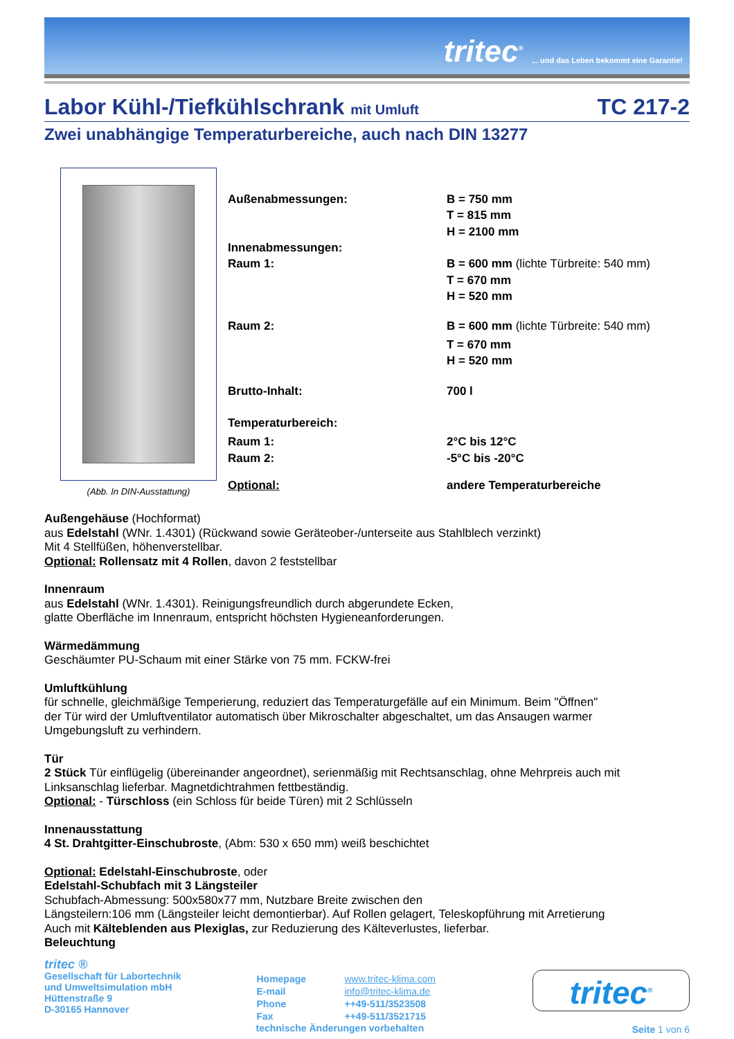tritec<sup>®</sup>... und das Leben bekommt eine Garantie!
Labor Kühl-/Tiefkühlschrank mit Umluft TC 217-2
Zwei unabhängige Temperaturbereiche, auch nach DIN 13277
(Abb. In DIN-Ausstattung)
| Außenabmessungen: | B = 750 mm |
| | T = 815 mm |
| | H = 2100 mm |
| Innenabmessungen: | |
| Raum 1: | B = 600 mm (lichte Türbreite: 540 mm) |
| | T = 670 mm |
| | H = 520 mm |
| Raum 2: | B = 600 mm (lichte Türbreite: 540 mm) |
| | T = 670 mm |
| | H = 520 mm |
| Brutto-Inhalt: | 700 l |
| Temperaturbereich: | |
| Raum 1: | 2°C bis 12°C |
| Raum 2: | -5°C bis -20°C |
| Optional: | andere Temperaturbereiche |
Außengehäuse (Hochformat)
aus Edelstahl (WNr. 1.4301) (Rückwand sowie Geräteober-/unterseite aus Stahlblech verzinkt)
Mit 4 Stellfüßen, höhenverstellbar.
Optional: Rollensatz mit 4 Rollen, davon 2 feststellbar
Innenraum
aus Edelstahl (WNr. 1.4301). Reinigungsfreundlich durch abgerundete Ecken,
glatte Oberfläche im Innenraum, entspricht höchsten Hygieneanforderungen.
Wärmedämmung
Geschäumter PU-Schaum mit einer Stärke von 75 mm. FCKW-frei
Umluftkühlung
für schnelle, gleichmäßige Temperierung, reduziert das Temperaturgefälle auf ein Minimum. Beim "Öffnen"
der Tür wird der Umluftventilator automatisch über Mikroschalter abgeschaltet, um das Ansaugen warmer
Umgebungsluft zu verhindern.
Tür
2 Stück Tür einflügelig (übereinander angeordnet), serienmäßig mit Rechtsanschlag, ohne Mehrpreis auch mit
Linksanschlag lieferbar. Magnetdichtrahmen fettbeständig.
Optional: - Türschloss (ein Schloss für beide Türen) mit 2 Schlüsseln
Innenausstattung
4 St. Drahtgitter-Einschubroste, (Abm: 530 x 650 mm) weiß beschichtet
Optional: Edelstahl-Einschubroste, oder
Edelstahl-Schubfach mit 3 Längsteiler
Schubfach-Abmessung: 500x580x77 mm, Nutzbare Breite zwischen den
Längsteilern:106 mm (Längsteiler leicht demontierbar). Auf Rollen gelagert, Teleskopführung mit Arretierung
Auch mit Kälteblenden aus Plexiglas, zur Reduzierung des Kälteverlustes, lieferbar.
Beleuchtung
tritec ®
Gesellschaft für Labortechnik
und Umweltsimulation mbH
Hüttenstraße 9
D-30165 Hannover
| Homepage | www.tritec-klima.com |
| E-mail | info@tritec-klima.de |
| Phone | ++49-511/3523508 |
| Fax | ++49-511/3521715 |
technische Änderungen vorbehalten
tritec<sup>®</sup>
Seite 1 von 6